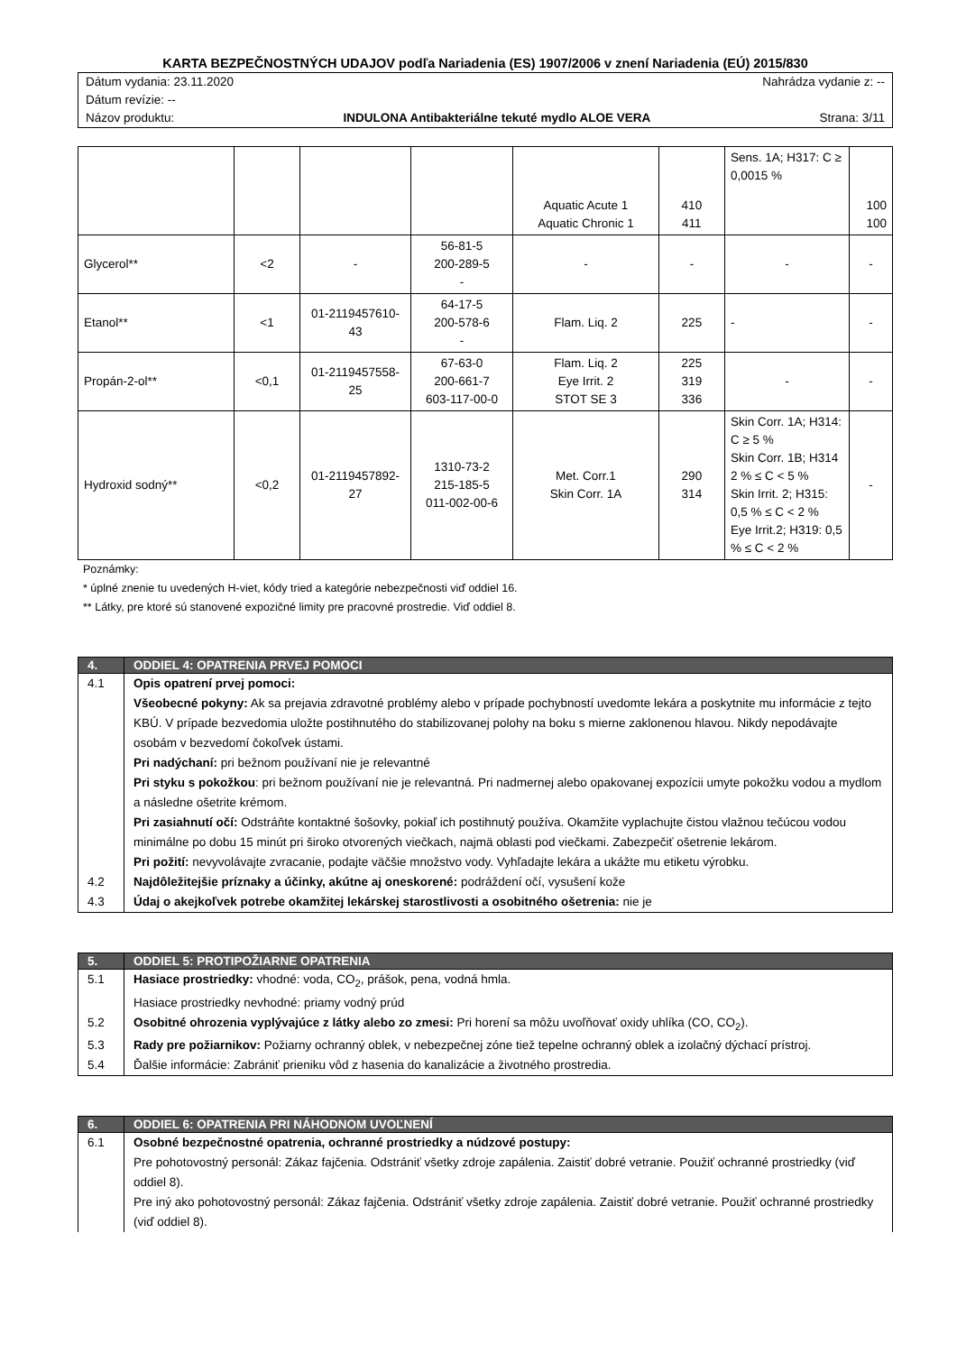KARTA BEZPEČNOSTNÝCH UDAJOV podľa Nariadenia (ES) 1907/2006 v znení Nariadenia (EÚ) 2015/830
Dátum vydania: 23.11.2020 Nahrádza vydanie z: --
Dátum revízie: --
Názov produktu: INDULONA Antibakteriálne tekuté mydlo ALOE VERA Strana: 3/11
| | | | | Aquatic Acute 1 Aquatic Chronic 1 | 410 411 | Sens. 1A; H317: C ≥ 0,0015 % | 100 100 |
| Glycerol** | <2 | - | 56-81-5 200-289-5 - | - | - | - | - |
| Etanol** | <1 | 01-2119457610-43 | 64-17-5 200-578-6 - | Flam. Liq. 2 | 225 | - | - |
| Propán-2-ol** | <0,1 | 01-2119457558-25 | 67-63-0 200-661-7 603-117-00-0 | Flam. Liq. 2 Eye Irrit. 2 STOT SE 3 | 225 319 336 | - | - |
| Hydroxid sodný** | <0,2 | 01-2119457892-27 | 1310-73-2 215-185-5 011-002-00-6 | Met. Corr.1 Skin Corr. 1A | 290 314 | Skin Corr. 1A; H314: C ≥ 5 % Skin Corr. 1B; H314 2 % ≤ C < 5 % Skin Irrit. 2; H315: 0,5 % ≤ C < 2 % Eye Irrit.2; H319: 0,5 % ≤ C < 2 % | - |
Poznámky:
* úplné znenie tu uvedených H-viet, kódy tried a kategórie nebezpečnosti viď oddiel 16.
** Látky, pre ktoré sú stanovené expozičné limity pre pracovné prostredie. Viď oddiel 8.
| 4. | ODDIEL 4: OPATRENIA PRVEJ POMOCI |
| --- | --- |
| 4.1 | Opis opatrení prvej pomoci: Všeobecné pokyny: Ak sa prejavia zdravotné problémy alebo v prípade pochybností uvedomte lekára a poskytnite mu informácie z tejto KBÚ. V prípade bezvedomia uložte postihnutého do stabilizovanej polohy na boku s mierne zaklonenou hlavou. Nikdy nepodávajte osobám v bezvedomí čokoľvek ústami. Pri nadýchaní: pri bežnom používaní nie je relevantné Pri styku s pokožkou : pri bežnom používaní nie je relevantná. Pri nadmernej alebo opakovanej expozícii umyte pokožku vodou a mydlom a následne ošetrite krémom. Pri zasiahnutí očí: Odstráňte kontaktné šošovky, pokiaľ ich postihnutý používa. Okamžite vyplachujte čistou vlažnou tečúcou vodou minimálne po dobu 15 minút pri široko otvorených viečkach, najmä oblasti pod viečkami. Zabezpečiť ošetrenie lekárom. Pri požití: nevyvolávajte zvracanie, podajte väčšie množstvo vody. Vyhľadajte lekára a ukážte mu etiketu výrobku. |
| 4.2 | Najdôležitejšie príznaky a účinky, akútne aj oneskorené: podráždení očí, vysušení kože |
| 4.3 | Údaj o akejkoľvek potrebe okamžitej lekárskej starostlivosti a osobitného ošetrenia: nie je |
| 5. | ODDIEL 5: PROTIPOŽIARNE OPATRENIA |
| --- | --- |
| 5.1 | Hasiace prostriedky: vhodné: voda, CO<sub>2</sub>, prášok, pena, vodná hmla. Hasiace prostriedky nevhodné: priamy vodný prúd |
| 5.2 | Osobitné ohrozenia vyplývajúce z látky alebo zo zmesi: Pri horení sa môžu uvoľňovať oxidy uhlíka (CO, CO<sub>2</sub>). |
| 5.3 | Rady pre požiarnikov: Požiarny ochranný oblek, v nebezpečnej zóne tiež tepelne ochranný oblek a izolačný dýchací prístroj. |
| 5.4 | Ďalšie informácie: Zabrániť prieniku vôd z hasenia do kanalizácie a životného prostredia. |
| 6. | ODDIEL 6: OPATRENIA PRI NÁHODNOM UVOĽNENÍ |
| --- | --- |
| 6.1 | Osobné bezpečnostné opatrenia, ochranné prostriedky a núdzové postupy: Pre pohotovostný personál: Zákaz fajčenia. Odstrániť všetky zdroje zapálenia. Zaistiť dobré vetranie. Použiť ochranné prostriedky (viď oddiel 8). Pre iný ako pohotovostný personál: Zákaz fajčenia. Odstrániť všetky zdroje zapálenia. Zaistiť dobré vetranie. Použiť ochranné prostriedky (viď oddiel 8). |